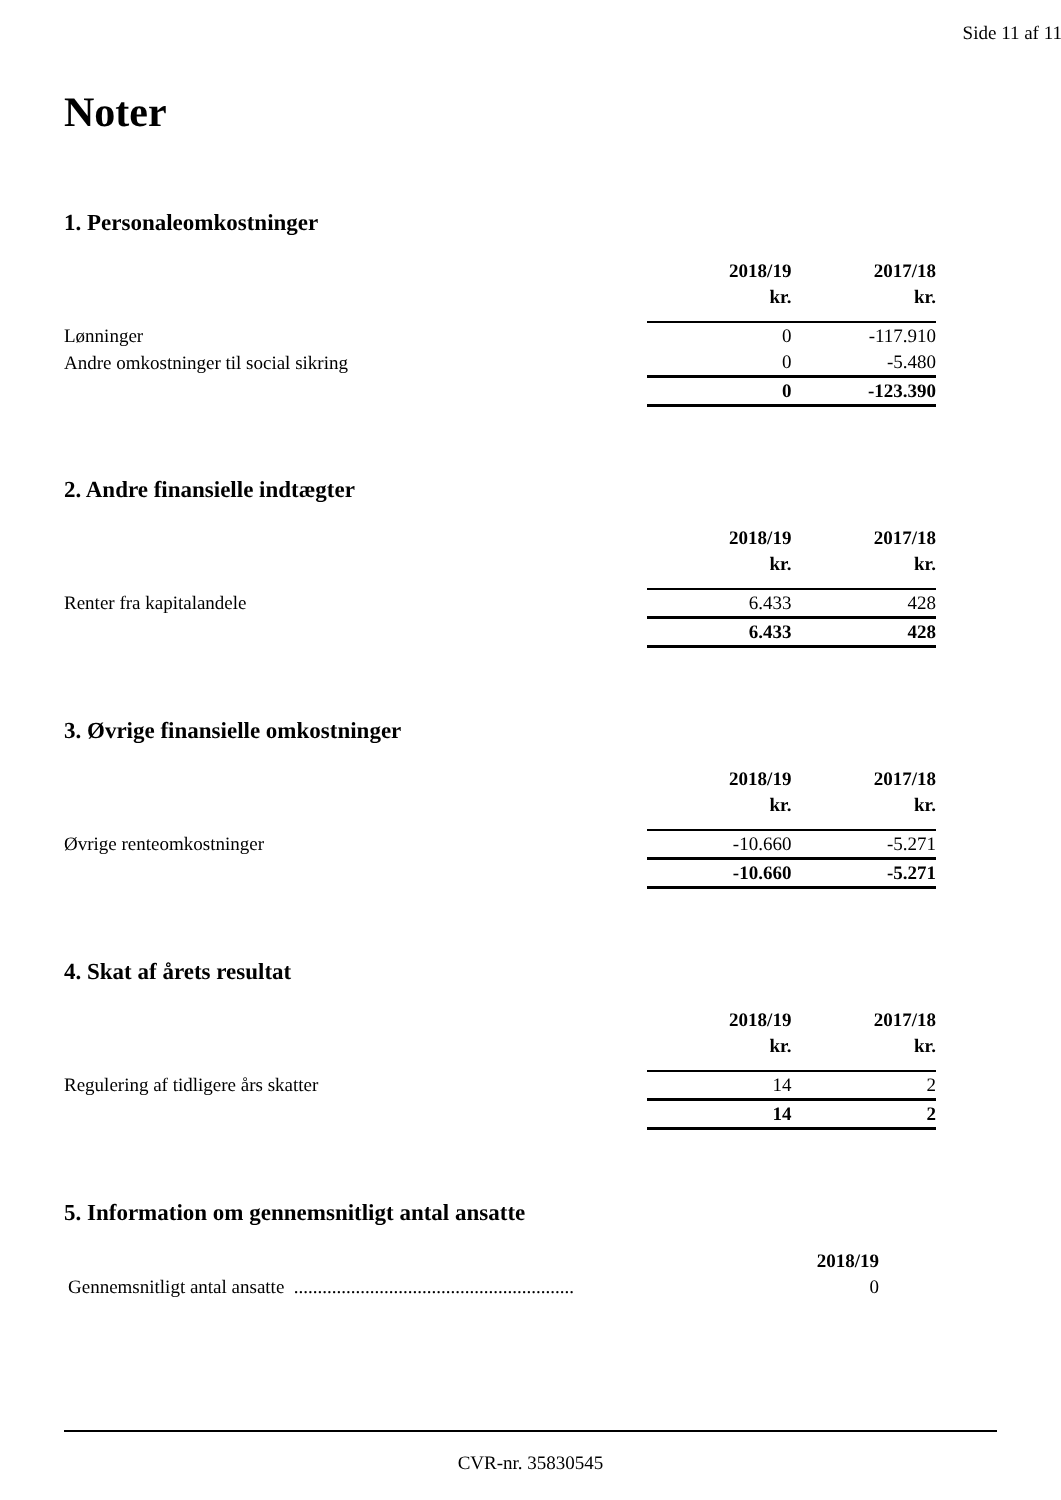Side 11 af 11
Noter
1. Personaleomkostninger
| | 2018/19 | 2017/18 |
| | kr. | kr. |
| Lønninger | 0 | -117.910 |
| Andre omkostninger til social sikring | 0 | -5.480 |
| | 0 | -123.390 |
2. Andre finansielle indtægter
| | 2018/19 | 2017/18 |
| | kr. | kr. |
| Renter fra kapitalandele | 6.433 | 428 |
| | 6.433 | 428 |
3. Øvrige finansielle omkostninger
| | 2018/19 | 2017/18 |
| | kr. | kr. |
| Øvrige renteomkostninger | -10.660 | -5.271 |
| | -10.660 | -5.271 |
4. Skat af årets resultat
| | 2018/19 | 2017/18 |
| | kr. | kr. |
| Regulering af tidligere års skatter | 14 | 2 |
| | 14 | 2 |
5. Information om gennemsnitligt antal ansatte
| | 2018/19 |
| Gennemsnitligt antal ansatte ........................................................... | 0 |
CVR-nr. 35830545